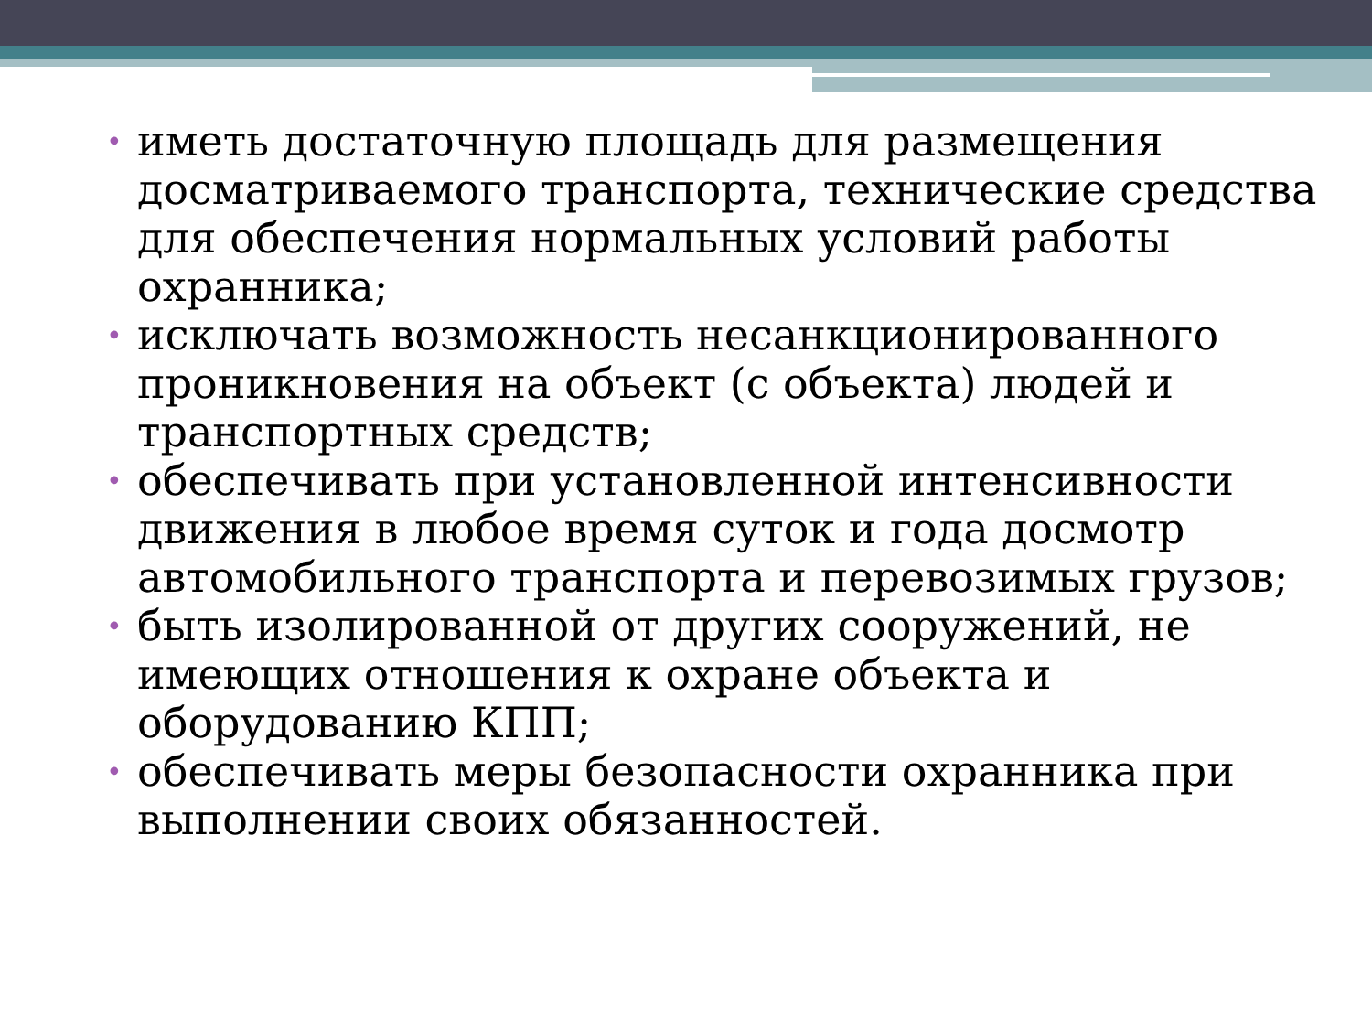• иметь достаточную площадь для размещения досматриваемого транспорта, технические средства для обеспечения нормальных условий работы охранника;
• исключать возможность несанкционированного проникновения на объект (с объекта) людей и транспортных средств;
• обеспечивать при установленной интенсивности движения в любое время суток и года досмотр автомобильного транспорта и перевозимых грузов;
• быть изолированной от других сооружений, не имеющих отношения к охране объекта и оборудованию КПП;
• обеспечивать меры безопасности охранника при выполнении своих обязанностей.